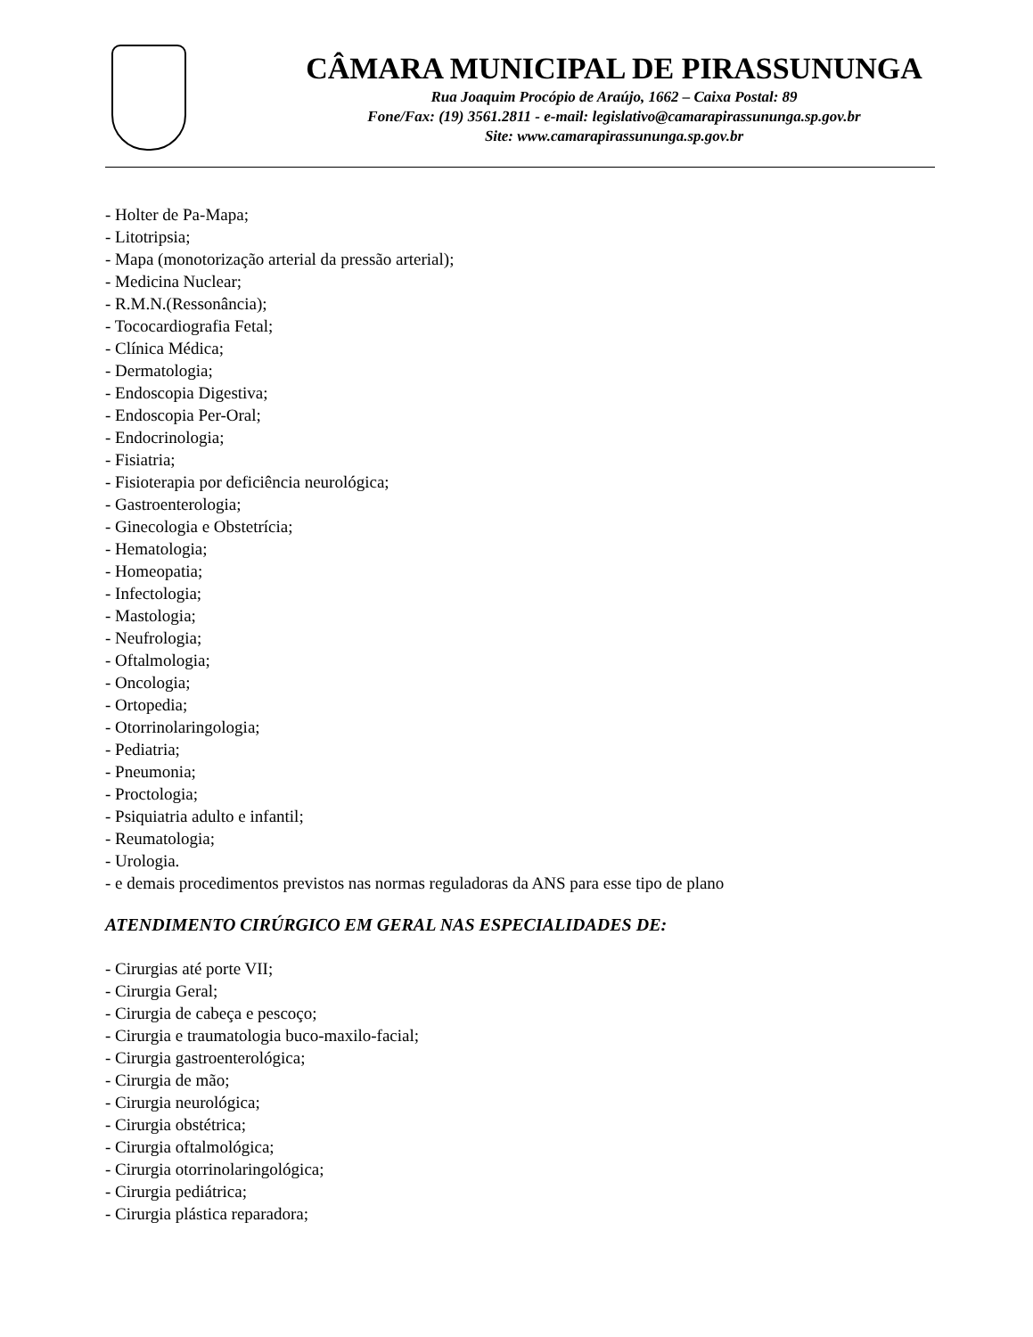CÂMARA MUNICIPAL DE PIRASSUNUNGA
Rua Joaquim Procópio de Araújo, 1662 – Caixa Postal: 89
Fone/Fax: (19) 3561.2811 - e-mail: legislativo@camarapirassununga.sp.gov.br
Site: www.camarapirassununga.sp.gov.br
- Holter de Pa-Mapa;
- Litotripsia;
- Mapa (monotorização arterial da pressão arterial);
- Medicina Nuclear;
- R.M.N.(Ressonância);
- Tococardiografia Fetal;
- Clínica Médica;
- Dermatologia;
- Endoscopia Digestiva;
- Endoscopia Per-Oral;
- Endocrinologia;
- Fisiatria;
- Fisioterapia por deficiência neurológica;
- Gastroenterologia;
- Ginecologia e Obstetrícia;
- Hematologia;
- Homeopatia;
- Infectologia;
- Mastologia;
- Neufrologia;
- Oftalmologia;
- Oncologia;
- Ortopedia;
- Otorrinolaringologia;
- Pediatria;
- Pneumonia;
- Proctologia;
- Psiquiatria adulto e infantil;
- Reumatologia;
- Urologia.
- e demais procedimentos previstos nas normas reguladoras da ANS para esse tipo de plano
ATENDIMENTO CIRÚRGICO EM GERAL NAS ESPECIALIDADES DE:
- Cirurgias até porte VII;
- Cirurgia Geral;
- Cirurgia de cabeça e pescoço;
- Cirurgia e traumatologia buco-maxilo-facial;
- Cirurgia gastroenterológica;
- Cirurgia de mão;
- Cirurgia neurológica;
- Cirurgia obstétrica;
- Cirurgia oftalmológica;
- Cirurgia otorrinolaringológica;
- Cirurgia pediátrica;
- Cirurgia plástica reparadora;